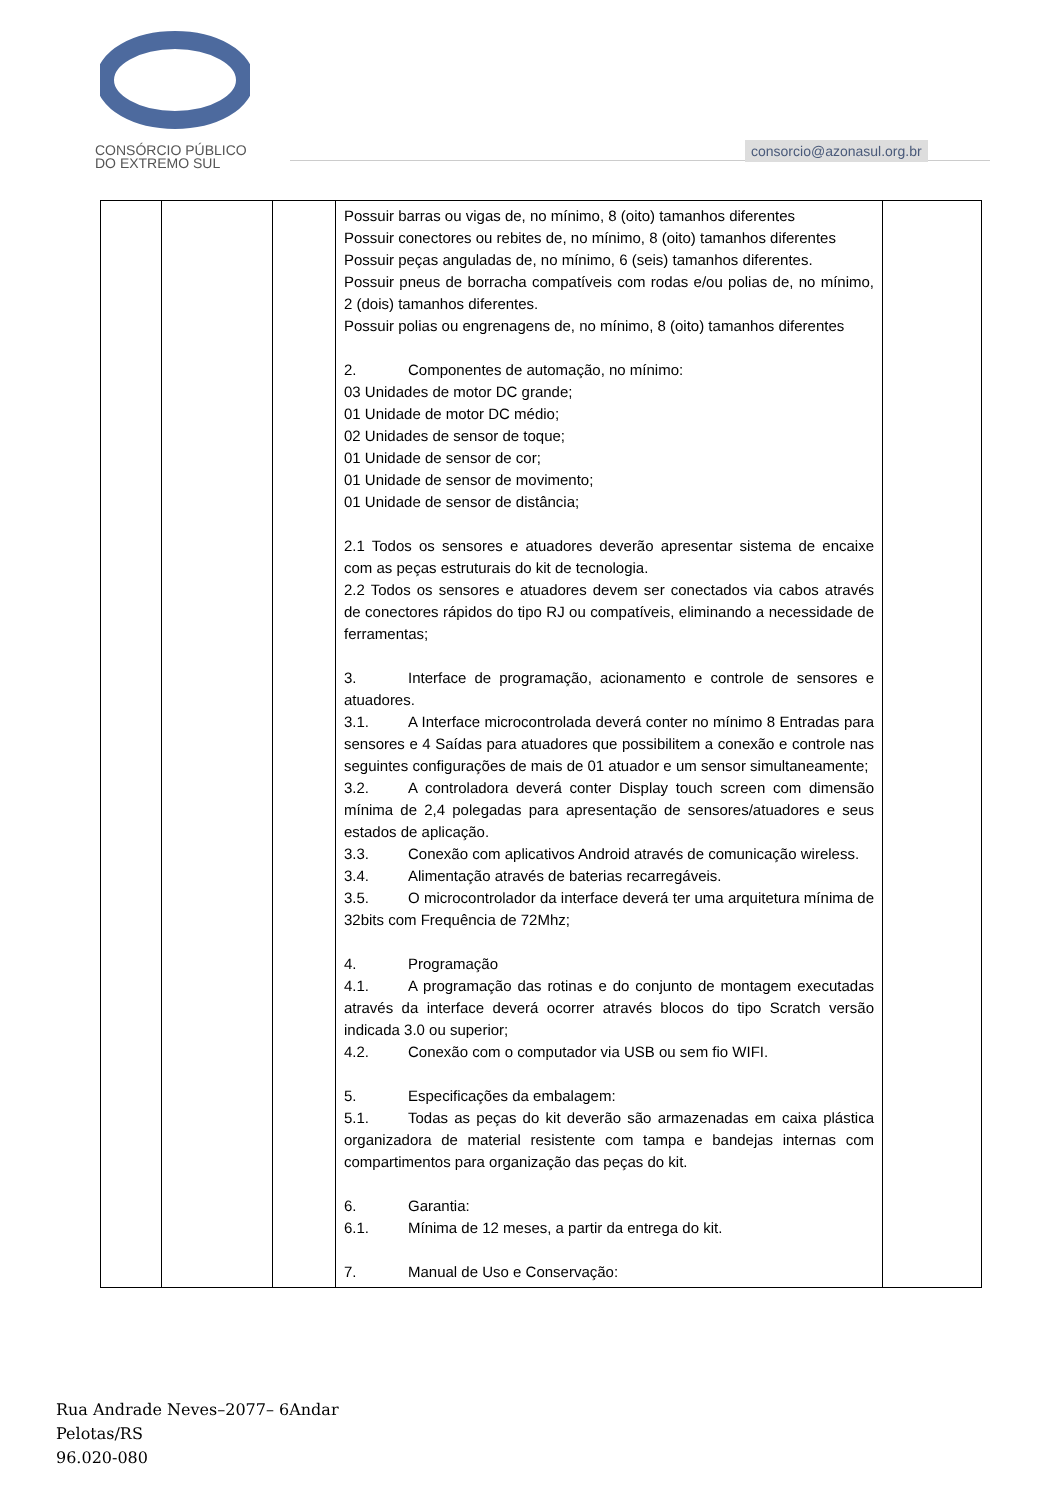CONSÓRCIO PÚBLICO
DO EXTREMO SUL
consorcio@azonasul.org.br
| | | | Possuir barras ou vigas de, no mínimo, 8 (oito) tamanhos diferentes Possuir conectores ou rebites de, no mínimo, 8 (oito) tamanhos diferentes Possuir peças anguladas de, no mínimo, 6 (seis) tamanhos diferentes. Possuir pneus de borracha compatíveis com rodas e/ou polias de, no mínimo, 2 (dois) tamanhos diferentes. Possuir polias ou engrenagens de, no mínimo, 8 (oito) tamanhos diferentes 2. Componentes de automação, no mínimo: 03 Unidades de motor DC grande; 01 Unidade de motor DC médio; 02 Unidades de sensor de toque; 01 Unidade de sensor de cor; 01 Unidade de sensor de movimento; 01 Unidade de sensor de distância; 2.1 Todos os sensores e atuadores deverão apresentar sistema de encaixe com as peças estruturais do kit de tecnologia. 2.2 Todos os sensores e atuadores devem ser conectados via cabos através de conectores rápidos do tipo RJ ou compatíveis, eliminando a necessidade de ferramentas; 3. Interface de programação, acionamento e controle de sensores e atuadores. 3.1. A Interface microcontrolada deverá conter no mínimo 8 Entradas para sensores e 4 Saídas para atuadores que possibilitem a conexão e controle nas seguintes configurações de mais de 01 atuador e um sensor simultaneamente; 3.2. A controladora deverá conter Display touch screen com dimensão mínima de 2,4 polegadas para apresentação de sensores/atuadores e seus estados de aplicação. 3.3. Conexão com aplicativos Android através de comunicação wireless. 3.4. Alimentação através de baterias recarregáveis. 3.5. O microcontrolador da interface deverá ter uma arquitetura mínima de 32bits com Frequência de 72Mhz; 4. Programação 4.1. A programação das rotinas e do conjunto de montagem executadas através da interface deverá ocorrer através blocos do tipo Scratch versão indicada 3.0 ou superior; 4.2. Conexão com o computador via USB ou sem fio WIFI. 5. Especificações da embalagem: 5.1. Todas as peças do kit deverão são armazenadas em caixa plástica organizadora de material resistente com tampa e bandejas internas com compartimentos para organização das peças do kit. 6. Garantia: 6.1. Mínima de 12 meses, a partir da entrega do kit. 7. Manual de Uso e Conservação: | |
Rua Andrade Neves–2077– 6Andar
Pelotas/RS
96.020-080